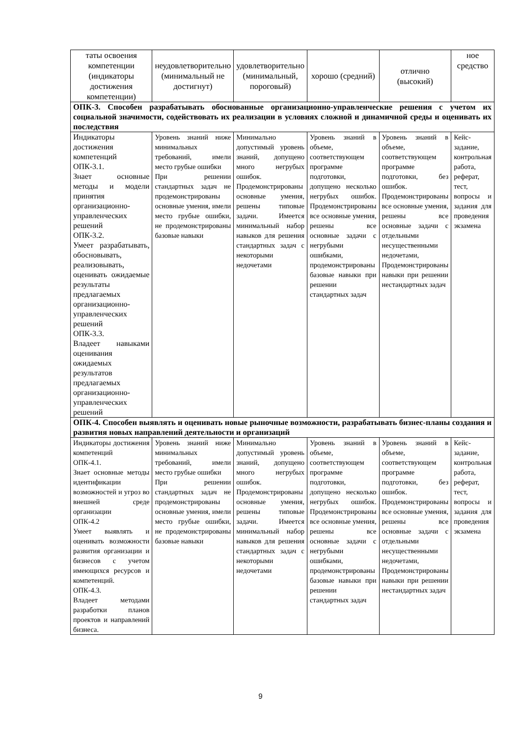| таты освоения компетенции (индикаторы достижения компетенции) | неудовлетворительно (минимальный не достигнут) | удовлетворительно (минимальный, пороговый) | хорошо (средний) | отлично (высокий) | ное средство |
| --- | --- | --- | --- | --- | --- |
| ОПК-3. Способен разрабатывать обоснованные организационно-управленческие решения с учетом их социальной значимости, содействовать их реализации в условиях сложной и динамичной среды и оценивать их последствия | | | | | |
| Индикаторы достижения компетенций ОПК-3.1. Знает основные методы и модели принятия организационно-управленческих решений ОПК-3.2. Умеет разрабатывать, обосновывать, реализовывать, оценивать ожидаемые результаты предлагаемых организационно-управленческих решений ОПК-3.3. Владеет навыками оценивания ожидаемых результатов предлагаемых организационно-управленческих решений | Уровень знаний ниже минимальных требований, имели место грубые ошибки При решении стандартных задач не продемонстрированы основные умения, имели место грубые ошибки, не продемонстрированы базовые навыки | Минимально допустимый уровень знаний, допущено много негрубых ошибок. Продемонстрированы основные умения, решены типовые задачи. Имеется минимальный набор навыков для решения стандартных задач с некоторыми недочетами | Уровень знаний в объеме, соответствующем программе подготовки, допущено несколько негрубых ошибок. Продемонстрированы все основные умения, решены все основные задачи с негрубыми ошибками, продемонстрированы базовые навыки при решении стандартных задач | Уровень знаний в объеме, соответствующем программе подготовки, без ошибок. Продемонстрированы все основные умения, решены все основные задачи с отдельными несущественными недочетами, Продемонстрированы навыки при решении нестандартных задач | Кейс-задание, контрольная работа, реферат, тест, вопросы и задания для проведения экзамена |
| ОПК-4. Способен выявлять и оценивать новые рыночные возможности, разрабатывать бизнес-планы создания и развития новых направлений деятельности и организаций | | | | | |
| Индикаторы достижения компетенций ОПК-4.1. Знает основные методы идентификации возможностей и угроз во внешней среде организации ОПК-4.2 Умеет выявлять и оценивать возможности развития организации и бизнесов с учетом имеющихся ресурсов и компетенций. ОПК-4.3. Владеет методами разработки планов проектов и направлений бизнеса. | Уровень знаний ниже минимальных требований, имели место грубые ошибки При решении стандартных задач не продемонстрированы основные умения, имели место грубые ошибки, не продемонстрированы базовые навыки | Минимально допустимый уровень знаний, допущено много негрубых ошибок. Продемонстрированы основные умения, решены типовые задачи. Имеется минимальный набор навыков для решения стандартных задач с некоторыми недочетами | Уровень знаний в объеме, соответствующем программе подготовки, допущено несколько негрубых ошибок. Продемонстрированы все основные умения, решены все основные задачи с негрубыми ошибками, продемонстрированы базовые навыки при решении стандартных задач | Уровень знаний в объеме, соответствующем программе подготовки, без ошибок. Продемонстрированы все основные умения, решены все основные задачи с отдельными несущественными недочетами, Продемонстрированы навыки при решении нестандартных задач | Кейс-задание, контрольная работа, реферат, тест, вопросы и задания для проведения экзамена |
9